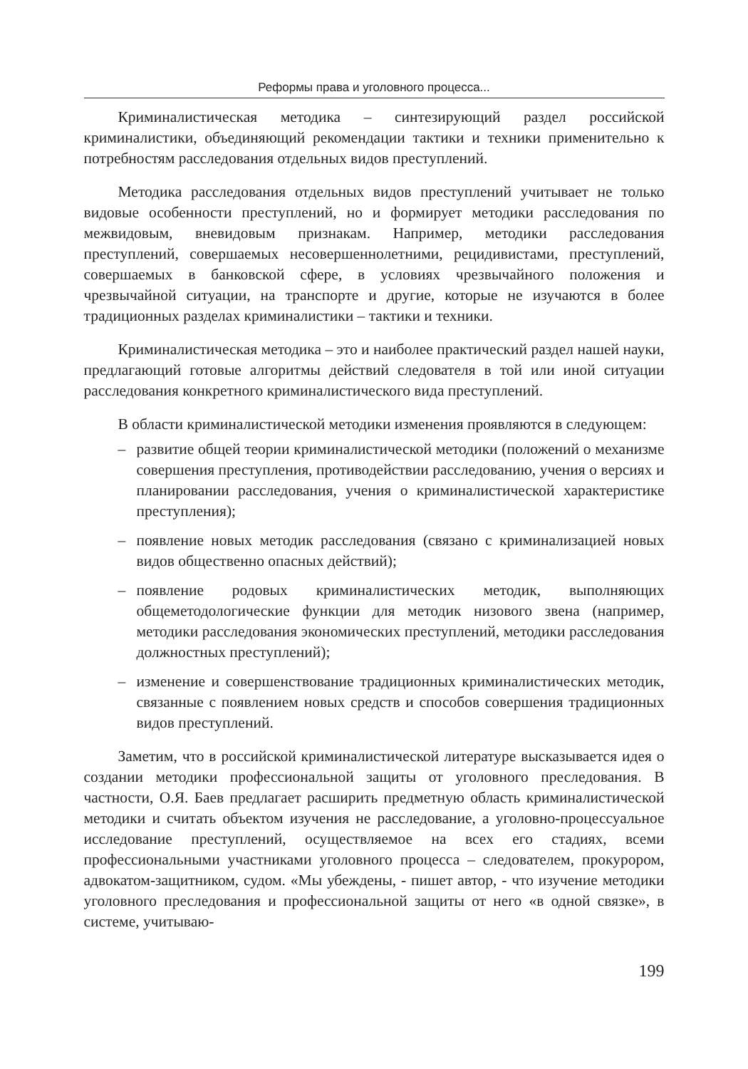Реформы права и уголовного процесса...
Криминалистическая методика – синтезирующий раздел российской криминалистики, объединяющий рекомендации тактики и техники применительно к потребностям расследования отдельных видов преступлений.
Методика расследования отдельных видов преступлений учитывает не только видовые особенности преступлений, но и формирует методики расследования по межвидовым, вневидовым признакам. Например, методики расследования преступлений, совершаемых несовершеннолетними, рецидивистами, преступлений, совершаемых в банковской сфере, в условиях чрезвычайного положения и чрезвычайной ситуации, на транспорте и другие, которые не изучаются в более традиционных разделах криминалистики – тактики и техники.
Криминалистическая методика – это и наиболее практический раздел нашей науки, предлагающий готовые алгоритмы действий следователя в той или иной ситуации расследования конкретного криминалистического вида преступлений.
В области криминалистической методики изменения проявляются в следующем:
– развитие общей теории криминалистической методики (положений о механизме совершения преступления, противодействии расследованию, учения о версиях и планировании расследования, учения о криминалистической характеристике преступления);
– появление новых методик расследования (связано с криминализацией новых видов общественно опасных действий);
– появление родовых криминалистических методик, выполняющих общеметодологические функции для методик низового звена (например, методики расследования экономических преступлений, методики расследования должностных преступлений);
– изменение и совершенствование традиционных криминалистических методик, связанные с появлением новых средств и способов совершения традиционных видов преступлений.
Заметим, что в российской криминалистической литературе высказывается идея о создании методики профессиональной защиты от уголовного преследования. В частности, О.Я. Баев предлагает расширить предметную область криминалистической методики и считать объектом изучения не расследование, а уголовно-процессуальное исследование преступлений, осуществляемое на всех его стадиях, всеми профессиональными участниками уголовного процесса – следователем, прокурором, адвокатом-защитником, судом. «Мы убеждены, - пишет автор, - что изучение методики уголовного преследования и профессиональной защиты от него «в одной связке», в системе, учитываю-
199